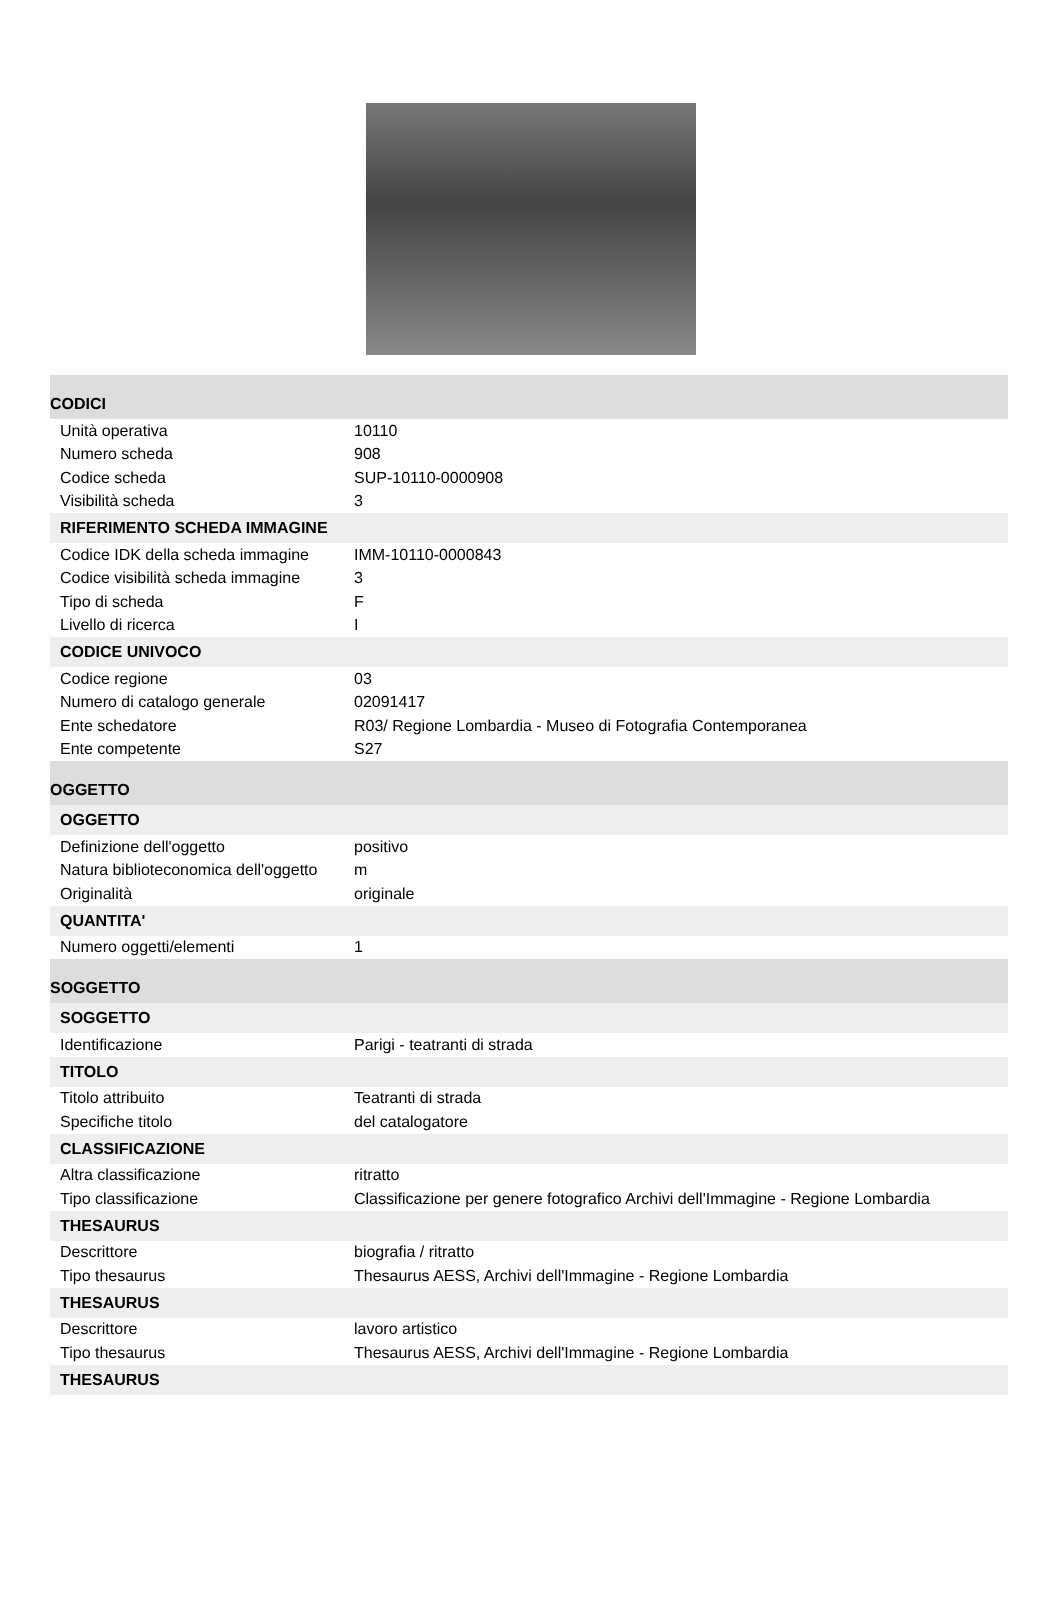| CODICI | |
| Unità operativa | 10110 |
| Numero scheda | 908 |
| Codice scheda | SUP-10110-0000908 |
| Visibilità scheda | 3 |
| RIFERIMENTO SCHEDA IMMAGINE | |
| Codice IDK della scheda immagine | IMM-10110-0000843 |
| Codice visibilità scheda immagine | 3 |
| Tipo di scheda | F |
| Livello di ricerca | I |
| CODICE UNIVOCO | |
| Codice regione | 03 |
| Numero di catalogo generale | 02091417 |
| Ente schedatore | R03/ Regione Lombardia - Museo di Fotografia Contemporanea |
| Ente competente | S27 |
| OGGETTO | |
| OGGETTO | |
| Definizione dell'oggetto | positivo |
| Natura biblioteconomica dell'oggetto | m |
| Originalità | originale |
| QUANTITA' | |
| Numero oggetti/elementi | 1 |
| SOGGETTO | |
| SOGGETTO | |
| Identificazione | Parigi - teatranti di strada |
| TITOLO | |
| Titolo attribuito | Teatranti di strada |
| Specifiche titolo | del catalogatore |
| CLASSIFICAZIONE | |
| Altra classificazione | ritratto |
| Tipo classificazione | Classificazione per genere fotografico Archivi dell'Immagine - Regione Lombardia |
| THESAURUS | |
| Descrittore | biografia / ritratto |
| Tipo thesaurus | Thesaurus AESS, Archivi dell'Immagine - Regione Lombardia |
| THESAURUS | |
| Descrittore | lavoro artistico |
| Tipo thesaurus | Thesaurus AESS, Archivi dell'Immagine - Regione Lombardia |
| THESAURUS | |